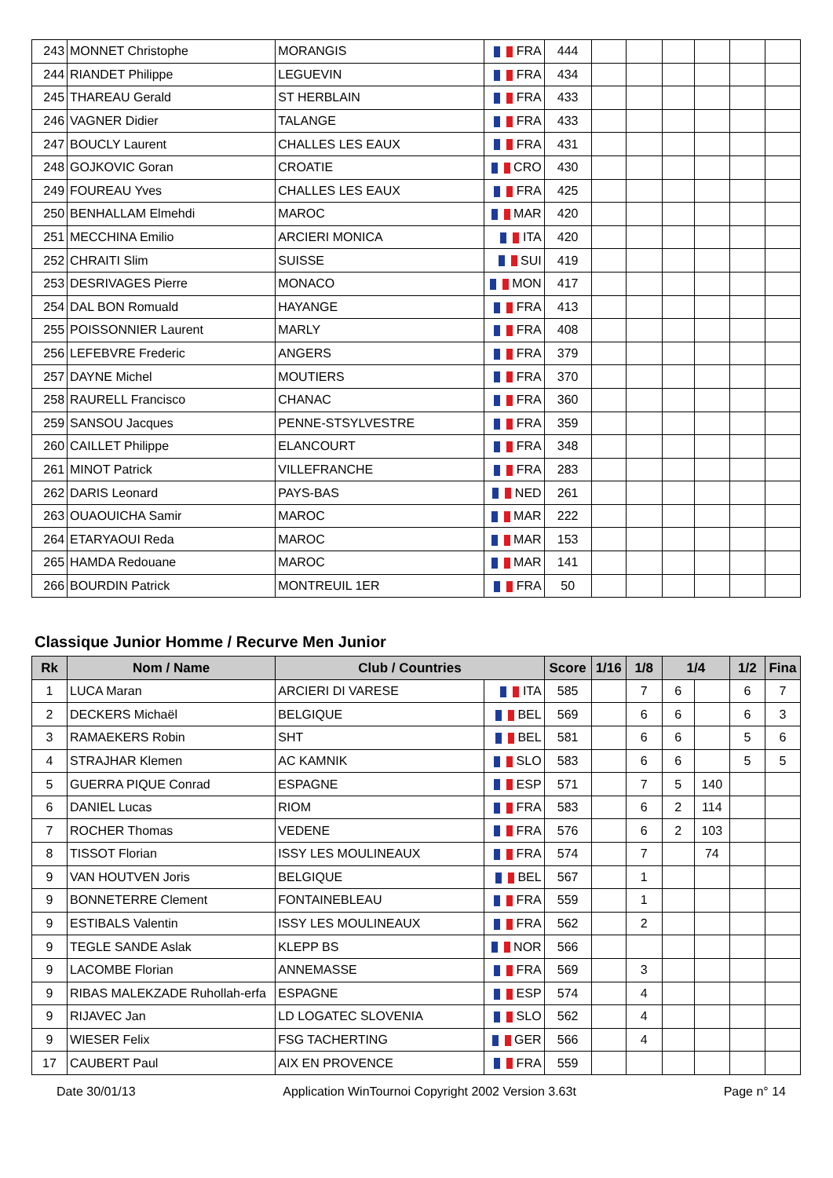| 243 | MONNET Christophe | MORANGIS | FRA | 444 | | | | | | |
| 244 | RIANDET Philippe | LEGUEVIN | FRA | 434 | | | | | | |
| 245 | THAREAU Gerald | ST HERBLAIN | FRA | 433 | | | | | | |
| 246 | VAGNER Didier | TALANGE | FRA | 433 | | | | | | |
| 247 | BOUCLY Laurent | CHALLES LES EAUX | FRA | 431 | | | | | | |
| 248 | GOJKOVIC Goran | CROATIE | CRO | 430 | | | | | | |
| 249 | FOUREAU Yves | CHALLES LES EAUX | FRA | 425 | | | | | | |
| 250 | BENHALLAM Elmehdi | MAROC | MAR | 420 | | | | | | |
| 251 | MECCHINA Emilio | ARCIERI MONICA | ITA | 420 | | | | | | |
| 252 | CHRAITI Slim | SUISSE | SUI | 419 | | | | | | |
| 253 | DESRIVAGES Pierre | MONACO | MON | 417 | | | | | | |
| 254 | DAL BON Romuald | HAYANGE | FRA | 413 | | | | | | |
| 255 | POISSONNIER Laurent | MARLY | FRA | 408 | | | | | | |
| 256 | LEFEBVRE Frederic | ANGERS | FRA | 379 | | | | | | |
| 257 | DAYNE Michel | MOUTIERS | FRA | 370 | | | | | | |
| 258 | RAURELL Francisco | CHANAC | FRA | 360 | | | | | | |
| 259 | SANSOU Jacques | PENNE-STSYLVESTRE | FRA | 359 | | | | | | |
| 260 | CAILLET Philippe | ELANCOURT | FRA | 348 | | | | | | |
| 261 | MINOT Patrick | VILLEFRANCHE | FRA | 283 | | | | | | |
| 262 | DARIS Leonard | PAYS-BAS | NED | 261 | | | | | | |
| 263 | OUAOUICHA Samir | MAROC | MAR | 222 | | | | | | |
| 264 | ETARYAOUI Reda | MAROC | MAR | 153 | | | | | | |
| 265 | HAMDA Redouane | MAROC | MAR | 141 | | | | | | |
| 266 | BOURDIN Patrick | MONTREUIL 1ER | FRA | 50 | | | | | | |
Classique Junior Homme / Recurve Men Junior
| Rk | Nom / Name | Club / Countries | | Score | 1/16 | 1/8 | 1/4 | | 1/2 | Fina |
| --- | --- | --- | --- | --- | --- | --- | --- | --- | --- | --- |
| 1 | LUCA Maran | ARCIERI DI VARESE | ITA | 585 | | 7 | 6 | | 6 | 7 |
| 2 | DECKERS Michaël | BELGIQUE | BEL | 569 | | 6 | 6 | | 6 | 3 |
| 3 | RAMAEKERS Robin | SHT | BEL | 581 | | 6 | 6 | | 5 | 6 |
| 4 | STRAJHAR Klemen | AC KAMNIK | SLO | 583 | | 6 | 6 | | 5 | 5 |
| 5 | GUERRA PIQUE Conrad | ESPAGNE | ESP | 571 | | 7 | 5 | 140 | | |
| 6 | DANIEL Lucas | RIOM | FRA | 583 | | 6 | 2 | 114 | | |
| 7 | ROCHER Thomas | VEDENE | FRA | 576 | | 6 | 2 | 103 | | |
| 8 | TISSOT Florian | ISSY LES MOULINEAUX | FRA | 574 | | 7 | | 74 | | |
| 9 | VAN HOUTVEN Joris | BELGIQUE | BEL | 567 | | 1 | | | | |
| 9 | BONNETERRE Clement | FONTAINEBLEAU | FRA | 559 | | 1 | | | | |
| 9 | ESTIBALS Valentin | ISSY LES MOULINEAUX | FRA | 562 | | 2 | | | | |
| 9 | TEGLE SANDE Aslak | KLEPP BS | NOR | 566 | | | | | | |
| 9 | LACOMBE Florian | ANNEMASSE | FRA | 569 | | 3 | | | | |
| 9 | RIBAS MALEKZADE Ruhollah-erfa | ESPAGNE | ESP | 574 | | 4 | | | | |
| 9 | RIJAVEC Jan | LD LOGATEC SLOVENIA | SLO | 562 | | 4 | | | | |
| 9 | WIESER Felix | FSG TACHERTING | GER | 566 | | 4 | | | | |
| 17 | CAUBERT Paul | AIX EN PROVENCE | FRA | 559 | | | | | | |
Date 30/01/13 Application WinTournoi Copyright 2002 Version 3.63t Page n° 14